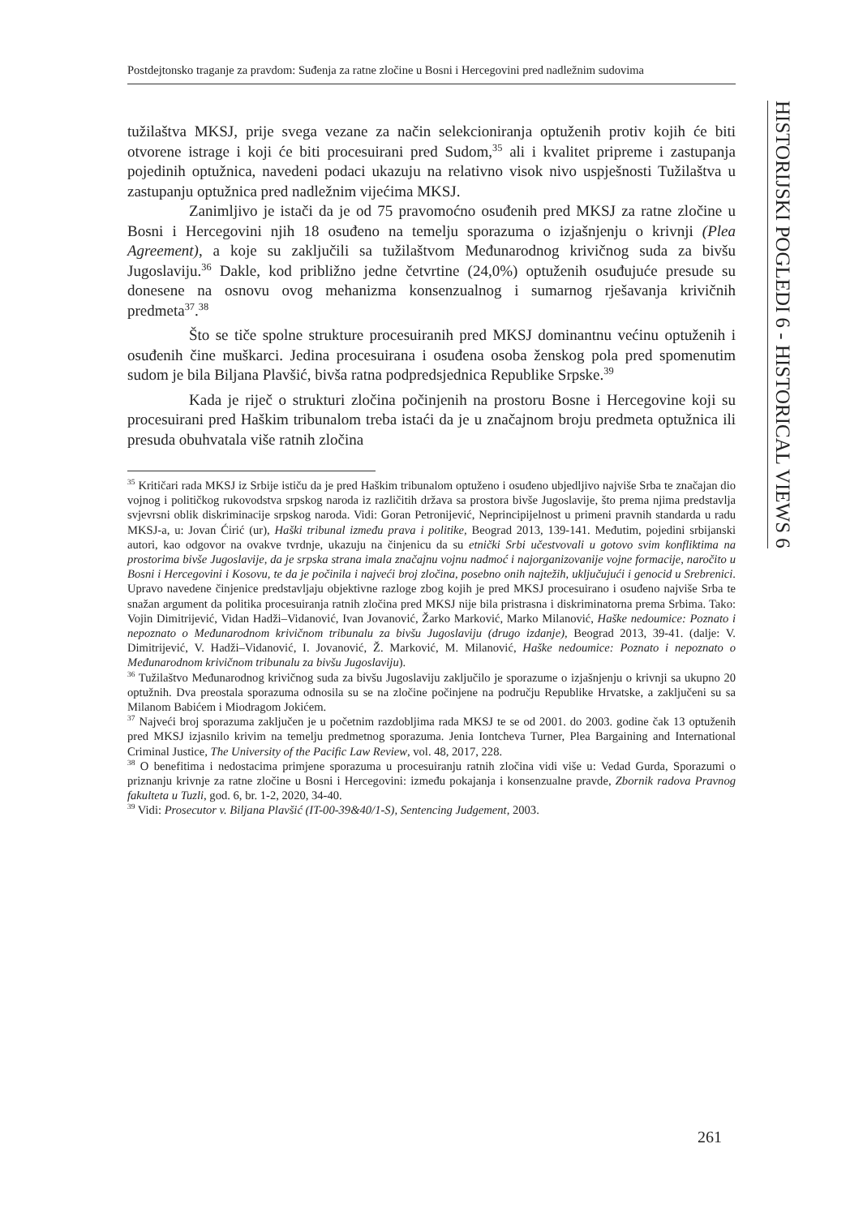Postdejtonsko traganje za pravdom: Suđenja za ratne zločine u Bosni i Hercegovini pred nadležnim sudovima
HISTORIJSKI POGLEDI 6 - HISTORICAL VIEWS 6
tužilaštva MKSJ, prije svega vezane za način selekcioniranja optuženih protiv kojih će biti otvorene istrage i koji će biti procesuirani pred Sudom,<sup>35</sup> ali i kvalitet pripreme i zastupanja pojedinih optužnica, navedeni podaci ukazuju na relativno visok nivo uspješnosti Tužilaštva u zastupanju optužnica pred nadležnim vijećima MKSJ.
Zanimljivo je istači da je od 75 pravomoćno osuđenih pred MKSJ za ratne zločine u Bosni i Hercegovini njih 18 osuđeno na temelju sporazuma o izjašnjenju o krivnji (Plea Agreement), a koje su zaključili sa tužilaštvom Međunarodnog krivičnog suda za bivšu Jugoslaviju.<sup>36</sup> Dakle, kod približno jedne četvrtine (24,0%) optuženih osuđujuće presude su donesene na osnovu ovog mehanizma konsenzualnog i sumarnog rješavanja krivičnih predmeta<sup>37</sup>.<sup>38</sup>
Što se tiče spolne strukture procesuiranih pred MKSJ dominantnu većinu optuženih i osuđenih čine muškarci. Jedina procesuirana i osuđena osoba ženskog pola pred spomenutim sudom je bila Biljana Plavšić, bivša ratna podpredsjednica Republike Srpske.<sup>39</sup>
Kada je riječ o strukturi zločina počinjenih na prostoru Bosne i Hercegovine koji su procesuirani pred Haškim tribunalom treba istaći da je u značajnom broju predmeta optužnica ili presuda obuhvatala više ratnih zločina
<sup>35</sup> Kritičari rada MKSJ iz Srbije ističu da je pred Haškim tribunalom optuženo i osuđeno ubjedljivo najviše Srba te značajan dio vojnog i političkog rukovodstva srpskog naroda iz različitih država sa prostora bivše Jugoslavije, što prema njima predstavlja svjevrsni oblik diskriminacije srpskog naroda. Vidi: Goran Petronijević, Neprincipijelnost u primeni pravnih standarda u radu MKSJ-a, u: Jovan Ćirić (ur), Haški tribunal između prava i politike, Beograd 2013, 139-141. Međutim, pojedini srbijanski autori, kao odgovor na ovakve tvrdnje, ukazuju na činjenicu da su etnički Srbi učestvovali u gotovo svim konfliktima na prostorima bivše Jugoslavije, da je srpska strana imala značajnu vojnu nadmoć i najorganizovanije vojne formacije, naročito u Bosni i Hercegovini i Kosovu, te da je počinila i najveći broj zločina, posebno onih najtežih, uključujući i genocid u Srebrenici. Upravo navedene činjenice predstavljaju objektivne razloge zbog kojih je pred MKSJ procesuirano i osuđeno najviše Srba te snažan argument da politika procesuiranja ratnih zločina pred MKSJ nije bila pristrasna i diskriminatorna prema Srbima. Tako: Vojin Dimitrijević, Vidan Hadži–Vidanović, Ivan Jovanović, Žarko Marković, Marko Milanović, Haške nedoumice: Poznato i nepoznato o Međunarodnom krivičnom tribunalu za bivšu Jugoslaviju (drugo izdanje), Beograd 2013, 39-41. (dalje: V. Dimitrijević, V. Hadži–Vidanović, I. Jovanović, Ž. Marković, M. Milanović, Haške nedoumice: Poznato i nepoznato o Međunarodnom krivičnom tribunalu za bivšu Jugoslaviju).
<sup>36</sup> Tužilaštvo Međunarodnog krivičnog suda za bivšu Jugoslaviju zaključilo je sporazume o izjašnjenju o krivnji sa ukupno 20 optužnih. Dva preostala sporazuma odnosila su se na zločine počinjene na području Republike Hrvatske, a zaključeni su sa Milanom Babićem i Miodragom Jokićem.
<sup>37</sup> Najveći broj sporazuma zaključen je u početnim razdobljima rada MKSJ te se od 2001. do 2003. godine čak 13 optuženih pred MKSJ izjasnilo krivim na temelju predmetnog sporazuma. Jenia Iontcheva Turner, Plea Bargaining and International Criminal Justice, The University of the Pacific Law Review, vol. 48, 2017, 228.
<sup>38</sup> O benefitima i nedostacima primjene sporazuma u procesuiranju ratnih zločina vidi više u: Vedad Gurda, Sporazumi o priznanju krivnje za ratne zločine u Bosni i Hercegovini: između pokajanja i konsenzualne pravde, Zbornik radova Pravnog fakulteta u Tuzli, god. 6, br. 1-2, 2020, 34-40.
<sup>39</sup> Vidi: Prosecutor v. Biljana Plavšić (IT-00-39&40/1-S), Sentencing Judgement, 2003.
261